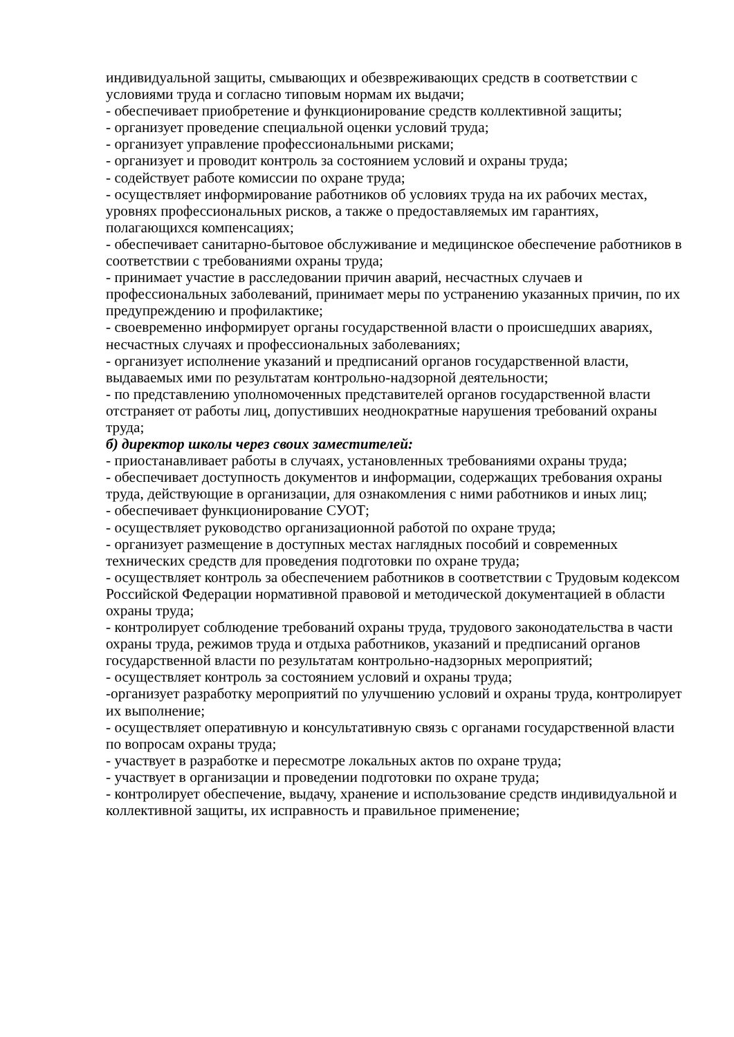индивидуальной защиты, смывающих и обезвреживающих средств в соответствии с условиями труда и согласно типовым нормам их выдачи;
- обеспечивает приобретение и функционирование средств коллективной защиты;
- организует проведение специальной оценки условий труда;
- организует управление профессиональными рисками;
- организует и проводит контроль за состоянием условий и охраны труда;
- содействует работе комиссии по охране труда;
- осуществляет информирование работников об условиях труда на их рабочих местах, уровнях профессиональных рисков, а также о предоставляемых им гарантиях, полагающихся компенсациях;
- обеспечивает санитарно-бытовое обслуживание и медицинское обеспечение работников в соответствии с требованиями охраны труда;
- принимает участие в расследовании причин аварий, несчастных случаев и профессиональных заболеваний, принимает меры по устранению указанных причин, по их предупреждению и профилактике;
- своевременно информирует органы государственной власти о происшедших авариях, несчастных случаях и профессиональных заболеваниях;
- организует исполнение указаний и предписаний органов государственной власти, выдаваемых ими по результатам контрольно-надзорной деятельности;
- по представлению уполномоченных представителей органов государственной власти отстраняет от работы лиц, допустивших неоднократные нарушения требований охраны труда;
б) директор школы через своих заместителей:
- приостанавливает работы в случаях, установленных требованиями охраны труда;
- обеспечивает доступность документов и информации, содержащих требования охраны труда, действующие в организации, для ознакомления с ними работников и иных лиц;
- обеспечивает функционирование СУОТ;
- осуществляет руководство организационной работой по охране труда;
- организует размещение в доступных местах наглядных пособий и современных технических средств для проведения подготовки по охране труда;
- осуществляет контроль за обеспечением работников в соответствии с Трудовым кодексом Российской Федерации нормативной правовой и методической документацией в области охраны труда;
- контролирует соблюдение требований охраны труда, трудового законодательства в части охраны труда, режимов труда и отдыха работников, указаний и предписаний органов государственной власти по результатам контрольно-надзорных мероприятий;
- осуществляет контроль за состоянием условий и охраны труда;
-организует разработку мероприятий по улучшению условий и охраны труда, контролирует их выполнение;
- осуществляет оперативную и консультативную связь с органами государственной власти по вопросам охраны труда;
- участвует в разработке и пересмотре локальных актов по охране труда;
- участвует в организации и проведении подготовки по охране труда;
- контролирует обеспечение, выдачу, хранение и использование средств индивидуальной и коллективной защиты, их исправность и правильное применение;